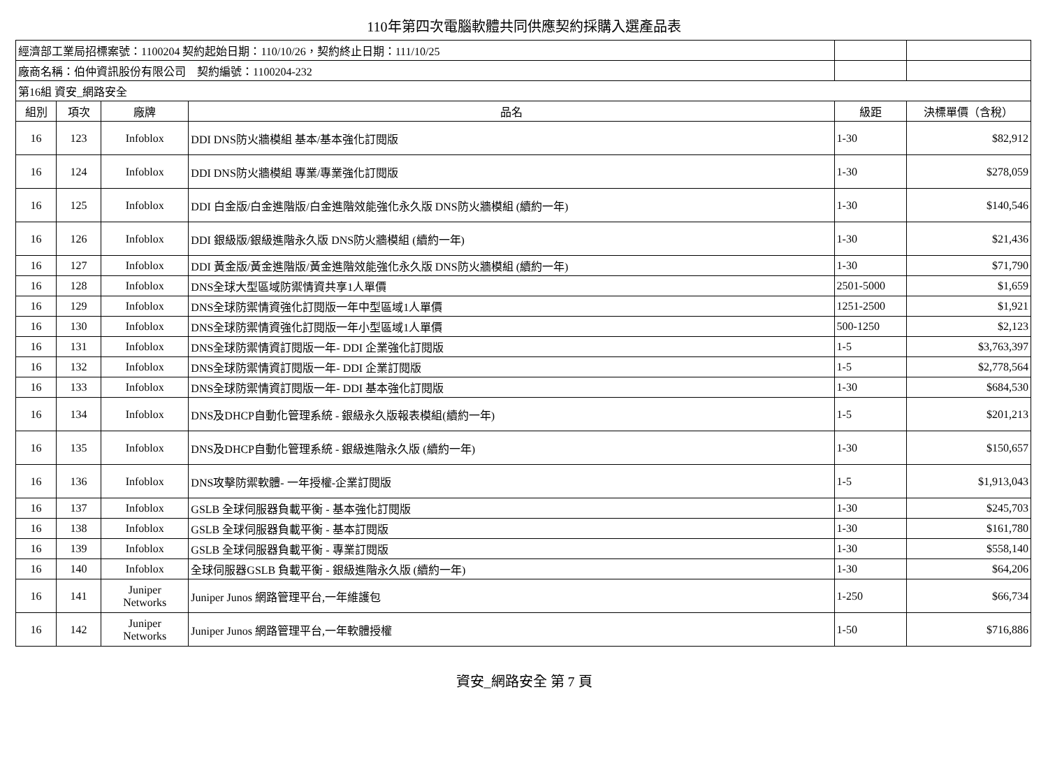110年第四次電腦軟體共同供應契約採購入選產品表
| 經濟部工業局招標案號：1100204 契約起始日期：110/10/26，契約終止日期：111/10/25 | | | | | |
| 廠商名稱：伯仲資訊股份有限公司 契約編號：1100204-232 | | | | | |
| 第16組 資安_網路安全 | | | | | |
| 組別 | 項次 | 廠牌 | 品名 | 級距 | 決標單價（含稅） |
| 16 | 123 | Infoblox | DDI DNS防火牆模組 基本/基本強化訂閱版 | 1-30 | $82,912 |
| 16 | 124 | Infoblox | DDI DNS防火牆模組 專業/專業強化訂閱版 | 1-30 | $278,059 |
| 16 | 125 | Infoblox | DDI 白金版/白金進階版/白金進階效能強化永久版 DNS防火牆模組 (續約一年) | 1-30 | $140,546 |
| 16 | 126 | Infoblox | DDI 銀級版/銀級進階永久版 DNS防火牆模組 (續約一年) | 1-30 | $21,436 |
| 16 | 127 | Infoblox | DDI 黃金版/黃金進階版/黃金進階效能強化永久版 DNS防火牆模組 (續約一年) | 1-30 | $71,790 |
| 16 | 128 | Infoblox | DNS全球大型區域防禦情資共享1人單價 | 2501-5000 | $1,659 |
| 16 | 129 | Infoblox | DNS全球防禦情資強化訂閱版一年中型區域1人單價 | 1251-2500 | $1,921 |
| 16 | 130 | Infoblox | DNS全球防禦情資強化訂閱版一年小型區域1人單價 | 500-1250 | $2,123 |
| 16 | 131 | Infoblox | DNS全球防禦情資訂閱版一年- DDI 企業強化訂閱版 | 1-5 | $3,763,397 |
| 16 | 132 | Infoblox | DNS全球防禦情資訂閱版一年- DDI 企業訂閱版 | 1-5 | $2,778,564 |
| 16 | 133 | Infoblox | DNS全球防禦情資訂閱版一年- DDI 基本強化訂閱版 | 1-30 | $684,530 |
| 16 | 134 | Infoblox | DNS及DHCP自動化管理系統 - 銀級永久版報表模組(續約一年) | 1-5 | $201,213 |
| 16 | 135 | Infoblox | DNS及DHCP自動化管理系統 - 銀級進階永久版 (續約一年) | 1-30 | $150,657 |
| 16 | 136 | Infoblox | DNS攻擊防禦軟體- 一年授權-企業訂閱版 | 1-5 | $1,913,043 |
| 16 | 137 | Infoblox | GSLB 全球伺服器負載平衡 - 基本強化訂閱版 | 1-30 | $245,703 |
| 16 | 138 | Infoblox | GSLB 全球伺服器負載平衡 - 基本訂閱版 | 1-30 | $161,780 |
| 16 | 139 | Infoblox | GSLB 全球伺服器負載平衡 - 專業訂閱版 | 1-30 | $558,140 |
| 16 | 140 | Infoblox | 全球伺服器GSLB 負載平衡 - 銀級進階永久版 (續約一年) | 1-30 | $64,206 |
| 16 | 141 | Juniper Networks | Juniper Junos 網路管理平台,一年維護包 | 1-250 | $66,734 |
| 16 | 142 | Juniper Networks | Juniper Junos 網路管理平台,一年軟體授權 | 1-50 | $716,886 |
資安_網路安全 第 7 頁